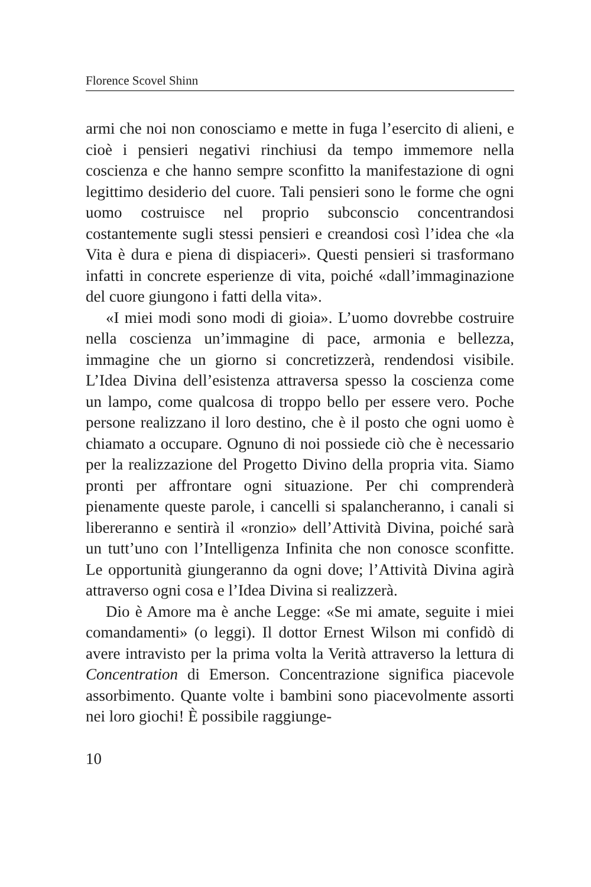Florence Scovel Shinn
armi che noi non conosciamo e mette in fuga l’esercito di alieni, e cioè i pensieri negativi rinchiusi da tempo immemore nella coscienza e che hanno sempre sconfitto la manifestazione di ogni legittimo desiderio del cuore. Tali pensieri sono le forme che ogni uomo costruisce nel proprio subconscio concentrandosi costantemente sugli stessi pensieri e creandosi così l’idea che «la Vita è dura e piena di dispiaceri». Questi pensieri si trasformano infatti in concrete esperienze di vita, poiché «dall’immaginazione del cuore giungono i fatti della vita».
«I miei modi sono modi di gioia». L’uomo dovrebbe costruire nella coscienza un’immagine di pace, armonia e bellezza, immagine che un giorno si concretizzerà, rendendosi visibile. L’Idea Divina dell’esistenza attraversa spesso la coscienza come un lampo, come qualcosa di troppo bello per essere vero. Poche persone realizzano il loro destino, che è il posto che ogni uomo è chiamato a occupare. Ognuno di noi possiede ciò che è necessario per la realizzazione del Progetto Divino della propria vita. Siamo pronti per affrontare ogni situazione. Per chi comprenderà pienamente queste parole, i cancelli si spalancheranno, i canali si libereranno e sentirà il «ronzio» dell’Attività Divina, poiché sarà un tutt’uno con l’Intelligenza Infinita che non conosce sconfitte. Le opportunità giungeranno da ogni dove; l’Attività Divina agirà attraverso ogni cosa e l’Idea Divina si realizzerà.
Dio è Amore ma è anche Legge: «Se mi amate, seguite i miei comandamenti» (o leggi). Il dottor Ernest Wilson mi confidò di avere intravisto per la prima volta la Verità attraverso la lettura di Concentration di Emerson. Concentrazione significa piacevole assorbimento. Quante volte i bambini sono piacevolmente assorti nei loro giochi! È possibile raggiunge-
10